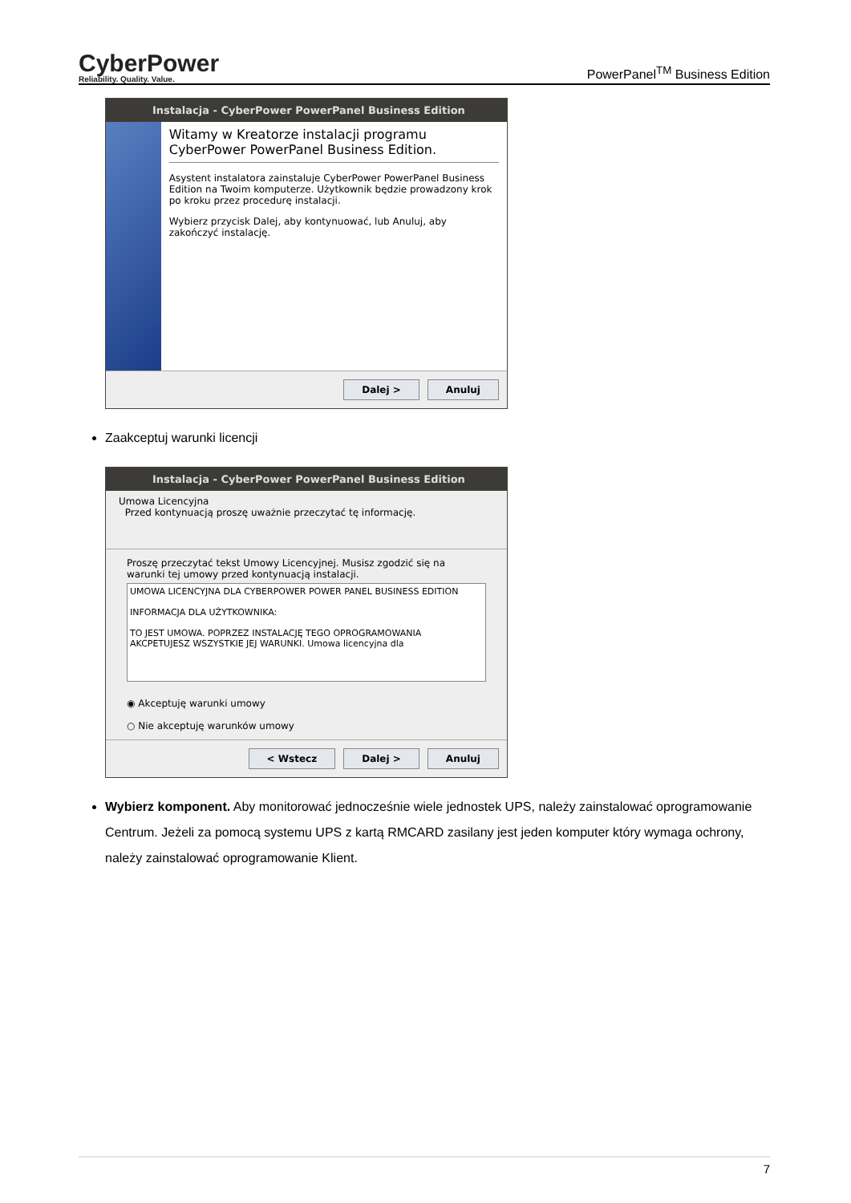CyberPower
Reliability. Quality. Value.
PowerPanel<sup>TM</sup> Business Edition
Instalacja - CyberPower PowerPanel Business Edition
Witamy w Kreatorze instalacji programu CyberPower PowerPanel Business Edition.
Asystent instalatora zainstaluje CyberPower PowerPanel Business Edition na Twoim komputerze. Użytkownik będzie prowadzony krok po kroku przez procedurę instalacji.
Wybierz przycisk Dalej, aby kontynuować, lub Anuluj, aby zakończyć instalację.
Dalej > Anuluj
Zaakceptuj warunki licencji
Instalacja - CyberPower PowerPanel Business Edition
Umowa Licencyjna
Przed kontynuacją proszę uważnie przeczytać tę informację.
Proszę przeczytać tekst Umowy Licencyjnej. Musisz zgodzić się na warunki tej umowy przed kontynuacją instalacji.
UMOWA LICENCYJNA DLA CYBERPOWER POWER PANEL BUSINESS EDITION
INFORMACJA DLA UŻYTKOWNIKA:
TO JEST UMOWA. POPRZEZ INSTALACJĘ TEGO OPROGRAMOWANIA AKCPETUJESZ WSZYSTKIE JEJ WARUNKI. Umowa licencyjna dla
◉ Akceptuję warunki umowy
○ Nie akceptuję warunków umowy
< Wstecz Dalej > Anuluj
Wybierz komponent. Aby monitorować jednocześnie wiele jednostek UPS, należy zainstalować oprogramowanie Centrum. Jeżeli za pomocą systemu UPS z kartą RMCARD zasilany jest jeden komputer który wymaga ochrony, należy zainstalować oprogramowanie Klient.
7